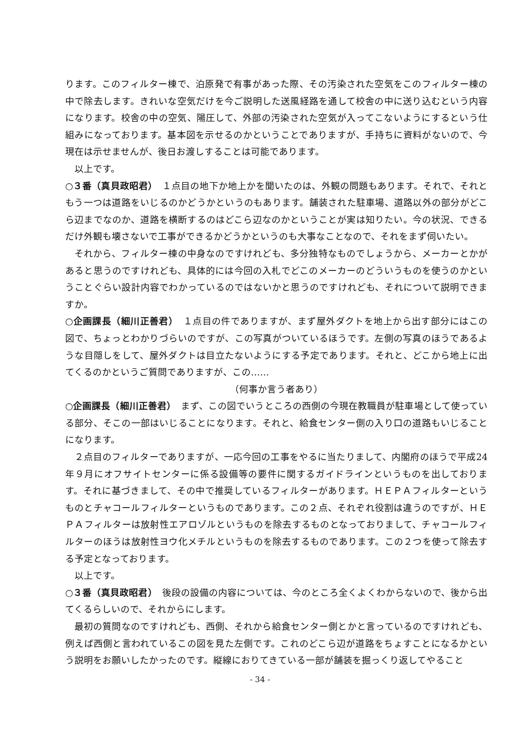ります。このフィルター棟で、泊原発で有事があった際、その汚染された空気をこのフィルター棟の中で除去します。きれいな空気だけを今ご説明した送風経路を通して校舎の中に送り込むという内容になります。校舎の中の空気、陽圧して、外部の汚染された空気が入ってこないようにするという仕組みになっております。基本図を示せるのかということでありますが、手持ちに資料がないので、今現在は示せませんが、後日お渡しすることは可能であります。
以上です。
○３番（真貝政昭君）　１点目の地下か地上かを聞いたのは、外観の問題もあります。それで、それともう一つは道路をいじるのかどうかというのもあります。舗装された駐車場、道路以外の部分がどこら辺までなのか、道路を横断するのはどこら辺なのかということが実は知りたい。今の状況、できるだけ外観も壊さないで工事ができるかどうかというのも大事なことなので、それをまず伺いたい。
それから、フィルター棟の中身なのですけれども、多分独特なものでしょうから、メーカーとかがあると思うのですけれども、具体的には今回の入札でどこのメーカーのどういうものを使うのかということぐらい設計内容でわかっているのではないかと思うのですけれども、それについて説明できますか。
○企画課長（細川正善君）　１点目の件でありますが、まず屋外ダクトを地上から出す部分にはこの図で、ちょっとわかりづらいのですが、この写真がついているほうです。左側の写真のほうであるような目隠しをして、屋外ダクトは目立たないようにする予定であります。それと、どこから地上に出てくるのかというご質問でありますが、この……
（何事か言う者あり）
○企画課長（細川正善君）　まず、この図でいうところの西側の今現在教職員が駐車場として使っている部分、そこの一部はいじることになります。それと、給食センター側の入り口の道路もいじることになります。
２点目のフィルターでありますが、一応今回の工事をやるに当たりまして、内閣府のほうで平成24年９月にオフサイトセンターに係る設備等の要件に関するガイドラインというものを出しております。それに基づきまして、その中で推奨しているフィルターがあります。ＨＥＰＡフィルターというものとチャコールフィルターというものであります。この２点、それぞれ役割は違うのですが、ＨＥＰＡフィルターは放射性エアロゾルというものを除去するものとなっておりまして、チャコールフィルターのほうは放射性ヨウ化メチルというものを除去するものであります。この２つを使って除去する予定となっております。
以上です。
○３番（真貝政昭君）　後段の設備の内容については、今のところ全くよくわからないので、後から出てくるらしいので、それからにします。
最初の質問なのですけれども、西側、それから給食センター側とかと言っているのですけれども、例えば西側と言われているこの図を見た左側です。これのどこら辺が道路をちょすことになるかという説明をお願いしたかったのです。縦線におりてきている一部が舗装を掘っくり返してやること
- 34 -